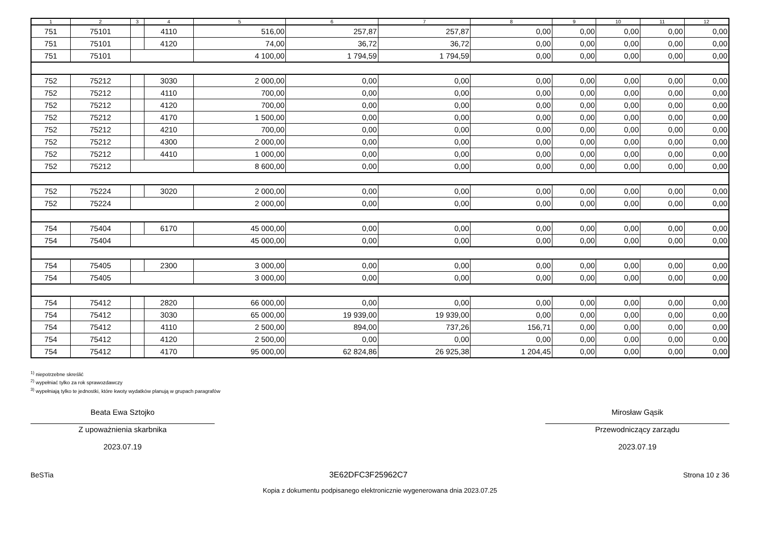| 1 | 2 | 3 | 4 | 5 | 6 | 7 | 8 | 9 | 10 | 11 | 12 |
| --- | --- | --- | --- | --- | --- | --- | --- | --- | --- | --- | --- |
| 751 | 75101 | | 4110 | 516,00 | 257,87 | 257,87 | 0,00 | 0,00 | 0,00 | 0,00 | 0,00 |
| 751 | 75101 | | 4120 | 74,00 | 36,72 | 36,72 | 0,00 | 0,00 | 0,00 | 0,00 | 0,00 |
| 751 | 75101 | | | 4 100,00 | 1 794,59 | 1 794,59 | 0,00 | 0,00 | 0,00 | 0,00 | 0,00 |
| 752 | 75212 | | 3030 | 2 000,00 | 0,00 | 0,00 | 0,00 | 0,00 | 0,00 | 0,00 | 0,00 |
| 752 | 75212 | | 4110 | 700,00 | 0,00 | 0,00 | 0,00 | 0,00 | 0,00 | 0,00 | 0,00 |
| 752 | 75212 | | 4120 | 700,00 | 0,00 | 0,00 | 0,00 | 0,00 | 0,00 | 0,00 | 0,00 |
| 752 | 75212 | | 4170 | 1 500,00 | 0,00 | 0,00 | 0,00 | 0,00 | 0,00 | 0,00 | 0,00 |
| 752 | 75212 | | 4210 | 700,00 | 0,00 | 0,00 | 0,00 | 0,00 | 0,00 | 0,00 | 0,00 |
| 752 | 75212 | | 4300 | 2 000,00 | 0,00 | 0,00 | 0,00 | 0,00 | 0,00 | 0,00 | 0,00 |
| 752 | 75212 | | 4410 | 1 000,00 | 0,00 | 0,00 | 0,00 | 0,00 | 0,00 | 0,00 | 0,00 |
| 752 | 75212 | | | 8 600,00 | 0,00 | 0,00 | 0,00 | 0,00 | 0,00 | 0,00 | 0,00 |
| 752 | 75224 | | 3020 | 2 000,00 | 0,00 | 0,00 | 0,00 | 0,00 | 0,00 | 0,00 | 0,00 |
| 752 | 75224 | | | 2 000,00 | 0,00 | 0,00 | 0,00 | 0,00 | 0,00 | 0,00 | 0,00 |
| 754 | 75404 | | 6170 | 45 000,00 | 0,00 | 0,00 | 0,00 | 0,00 | 0,00 | 0,00 | 0,00 |
| 754 | 75404 | | | 45 000,00 | 0,00 | 0,00 | 0,00 | 0,00 | 0,00 | 0,00 | 0,00 |
| 754 | 75405 | | 2300 | 3 000,00 | 0,00 | 0,00 | 0,00 | 0,00 | 0,00 | 0,00 | 0,00 |
| 754 | 75405 | | | 3 000,00 | 0,00 | 0,00 | 0,00 | 0,00 | 0,00 | 0,00 | 0,00 |
| 754 | 75412 | | 2820 | 66 000,00 | 0,00 | 0,00 | 0,00 | 0,00 | 0,00 | 0,00 | 0,00 |
| 754 | 75412 | | 3030 | 65 000,00 | 19 939,00 | 19 939,00 | 0,00 | 0,00 | 0,00 | 0,00 | 0,00 |
| 754 | 75412 | | 4110 | 2 500,00 | 894,00 | 737,26 | 156,71 | 0,00 | 0,00 | 0,00 | 0,00 |
| 754 | 75412 | | 4120 | 2 500,00 | 0,00 | 0,00 | 0,00 | 0,00 | 0,00 | 0,00 | 0,00 |
| 754 | 75412 | | 4170 | 95 000,00 | 62 824,86 | 26 925,38 | 1 204,45 | 0,00 | 0,00 | 0,00 | 0,00 |
<sup>1)</sup> niepotrzebne skreślić
<sup>2)</sup> wypełniać tylko za rok sprawozdawczy
<sup>3)</sup> wypełniają tylko te jednostki, które kwoty wydatków planują w grupach paragrafów
Beata Ewa Sztojko
Z upoważnienia skarbnika
2023.07.19
Mirosław Gąsik
Przewodniczący zarządu
2023.07.19
BeSTia 3E62DFC3F25962C7 Strona 10 z 36
Kopia z dokumentu podpisanego elektronicznie wygenerowana dnia 2023.07.25